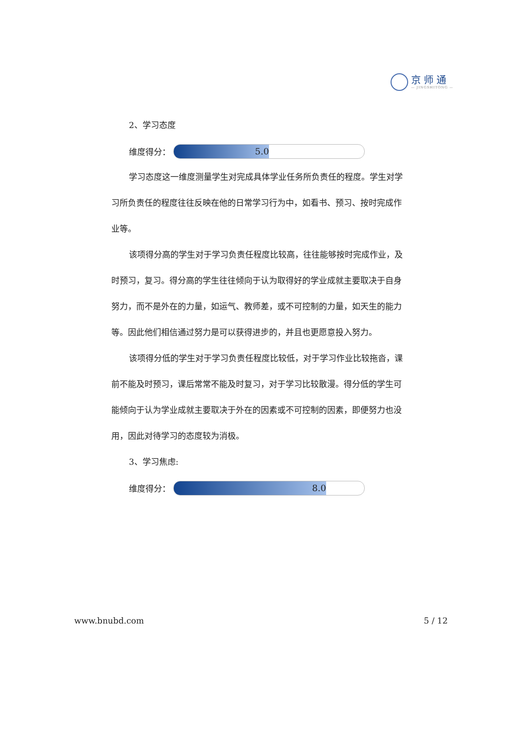京师通
— JINGSHITONG —
2、学习态度
维度得分：
5.0
学习态度这一维度测量学生对完成具体学业任务所负责任的程度。学生对学习所负责任的程度往往反映在他的日常学习行为中，如看书、预习、按时完成作业等。
该项得分高的学生对于学习负责任程度比较高，往往能够按时完成作业，及时预习，复习。得分高的学生往往倾向于认为取得好的学业成就主要取决于自身努力，而不是外在的力量，如运气、教师差，或不可控制的力量，如天生的能力等。因此他们相信通过努力是可以获得进步的，并且也更愿意投入努力。
该项得分低的学生对于学习负责任程度比较低，对于学习作业比较拖沓，课前不能及时预习，课后常常不能及时复习，对于学习比较散漫。得分低的学生可能倾向于认为学业成就主要取决于外在的因素或不可控制的因素，即便努力也没用，因此对待学习的态度较为消极。
3、学习焦虑:
维度得分：
8.0
www.bnubd.com 5 / 12